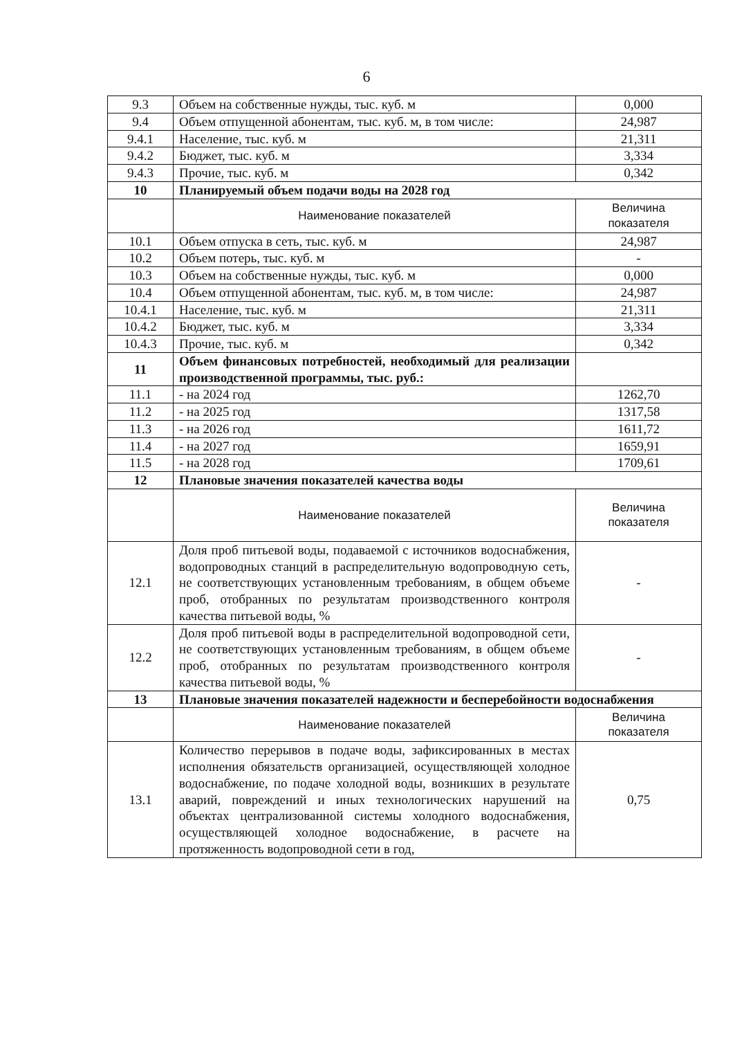6
| 9.3 | Объем на собственные нужды, тыс. куб. м | 0,000 |
| 9.4 | Объем отпущенной абонентам, тыс. куб. м, в том числе: | 24,987 |
| 9.4.1 | Население, тыс. куб. м | 21,311 |
| 9.4.2 | Бюджет, тыс. куб. м | 3,334 |
| 9.4.3 | Прочие, тыс. куб. м | 0,342 |
| 10 | Планируемый объем подачи воды на 2028 год | |
| | Наименование показателей | Величина показателя |
| 10.1 | Объем отпуска в сеть, тыс. куб. м | 24,987 |
| 10.2 | Объем потерь, тыс. куб. м | - |
| 10.3 | Объем на собственные нужды, тыс. куб. м | 0,000 |
| 10.4 | Объем отпущенной абонентам, тыс. куб. м, в том числе: | 24,987 |
| 10.4.1 | Население, тыс. куб. м | 21,311 |
| 10.4.2 | Бюджет, тыс. куб. м | 3,334 |
| 10.4.3 | Прочие, тыс. куб. м | 0,342 |
| 11 | Объем финансовых потребностей, необходимый для реализации производственной программы, тыс. руб.: | |
| 11.1 | - на 2024 год | 1262,70 |
| 11.2 | - на 2025 год | 1317,58 |
| 11.3 | - на 2026 год | 1611,72 |
| 11.4 | - на 2027 год | 1659,91 |
| 11.5 | - на 2028 год | 1709,61 |
| 12 | Плановые значения показателей качества воды | |
| | Наименование показателей | Величина показателя |
| 12.1 | Доля проб питьевой воды, подаваемой с источников водоснабжения, водопроводных станций в распределительную водопроводную сеть, не соответствующих установленным требованиям, в общем объеме проб, отобранных по результатам производственного контроля качества питьевой воды, % | - |
| 12.2 | Доля проб питьевой воды в распределительной водопроводной сети, не соответствующих установленным требованиям, в общем объеме проб, отобранных по результатам производственного контроля качества питьевой воды, % | - |
| 13 | Плановые значения показателей надежности и бесперебойности водоснабжения | |
| | Наименование показателей | Величина показателя |
| 13.1 | Количество перерывов в подаче воды, зафиксированных в местах исполнения обязательств организацией, осуществляющей холодное водоснабжение, по подаче холодной воды, возникших в результате аварий, повреждений и иных технологических нарушений на объектах централизованной системы холодного водоснабжения, осуществляющей холодное водоснабжение, в расчете на протяженность водопроводной сети в год, | 0,75 |